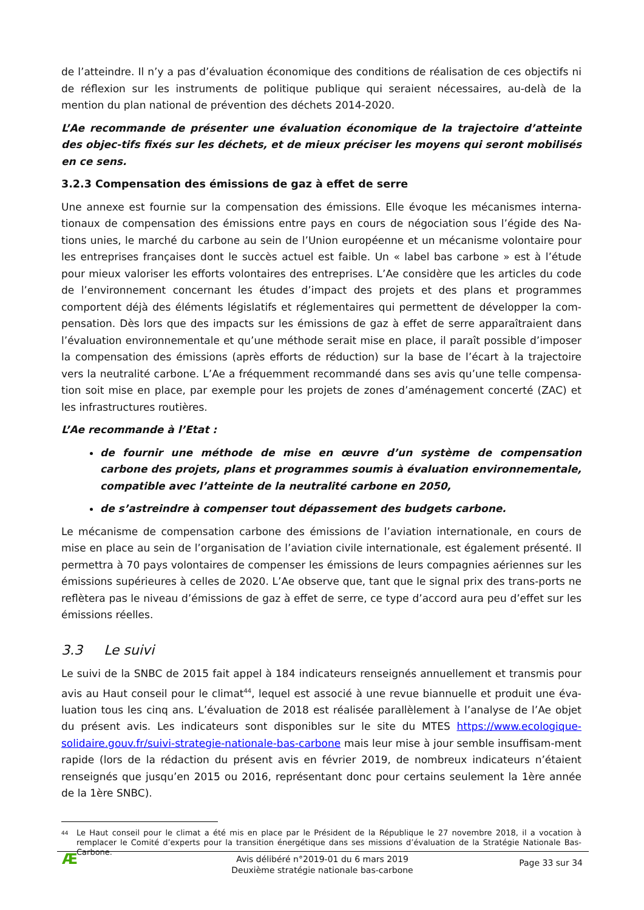de l’atteindre. Il n’y a pas d’évaluation économique des conditions de réalisation de ces objectifs ni de réflexion sur les instruments de politique publique qui seraient nécessaires, au-delà de la mention du plan national de prévention des déchets 2014-2020.
L’Ae recommande de présenter une évaluation économique de la trajectoire d’atteinte des objec-tifs fixés sur les déchets, et de mieux préciser les moyens qui seront mobilisés en ce sens.
3.2.3 Compensation des émissions de gaz à effet de serre
Une annexe est fournie sur la compensation des émissions. Elle évoque les mécanismes interna-tionaux de compensation des émissions entre pays en cours de négociation sous l’égide des Na-tions unies, le marché du carbone au sein de l’Union européenne et un mécanisme volontaire pour les entreprises françaises dont le succès actuel est faible. Un « label bas carbone » est à l’étude pour mieux valoriser les efforts volontaires des entreprises. L’Ae considère que les articles du code de l’environnement concernant les études d’impact des projets et des plans et programmes comportent déjà des éléments législatifs et réglementaires qui permettent de développer la com-pensation. Dès lors que des impacts sur les émissions de gaz à effet de serre apparaîtraient dans l’évaluation environnementale et qu’une méthode serait mise en place, il paraît possible d’imposer la compensation des émissions (après efforts de réduction) sur la base de l’écart à la trajectoire vers la neutralité carbone. L’Ae a fréquemment recommandé dans ses avis qu’une telle compensa-tion soit mise en place, par exemple pour les projets de zones d’aménagement concerté (ZAC) et les infrastructures routières.
L’Ae recommande à l’Etat :
de fournir une méthode de mise en œuvre d’un système de compensation carbone des projets, plans et programmes soumis à évaluation environnementale, compatible avec l’atteinte de la neutralité carbone en 2050,
de s’astreindre à compenser tout dépassement des budgets carbone.
Le mécanisme de compensation carbone des émissions de l’aviation internationale, en cours de mise en place au sein de l’organisation de l’aviation civile internationale, est également présenté. Il permettra à 70 pays volontaires de compenser les émissions de leurs compagnies aériennes sur les émissions supérieures à celles de 2020. L’Ae observe que, tant que le signal prix des trans-ports ne reflètera pas le niveau d’émissions de gaz à effet de serre, ce type d’accord aura peu d’effet sur les émissions réelles.
3.3 Le suivi
Le suivi de la SNBC de 2015 fait appel à 184 indicateurs renseignés annuellement et transmis pour avis au Haut conseil pour le climat<sup>44</sup>, lequel est associé à une revue biannuelle et produit une éva-luation tous les cinq ans. L’évaluation de 2018 est réalisée parallèlement à l’analyse de l’Ae objet du présent avis. Les indicateurs sont disponibles sur le site du MTES https://www.ecologique-solidaire.gouv.fr/suivi-strategie-nationale-bas-carbone mais leur mise à jour semble insuffisam-ment rapide (lors de la rédaction du présent avis en février 2019, de nombreux indicateurs n’étaient renseignés que jusqu’en 2015 ou 2016, représentant donc pour certains seulement la 1ère année de la 1ère SNBC).
44 Le Haut conseil pour le climat a été mis en place par le Président de la République le 27 novembre 2018, il a vocation à remplacer le Comité d’experts pour la transition énergétique dans ses missions d’évaluation de la Stratégie Nationale Bas-Carbone.
Æ
Avis délibéré n°2019-01 du 6 mars 2019
Deuxième stratégie nationale bas-carbone
Page 33 sur 34